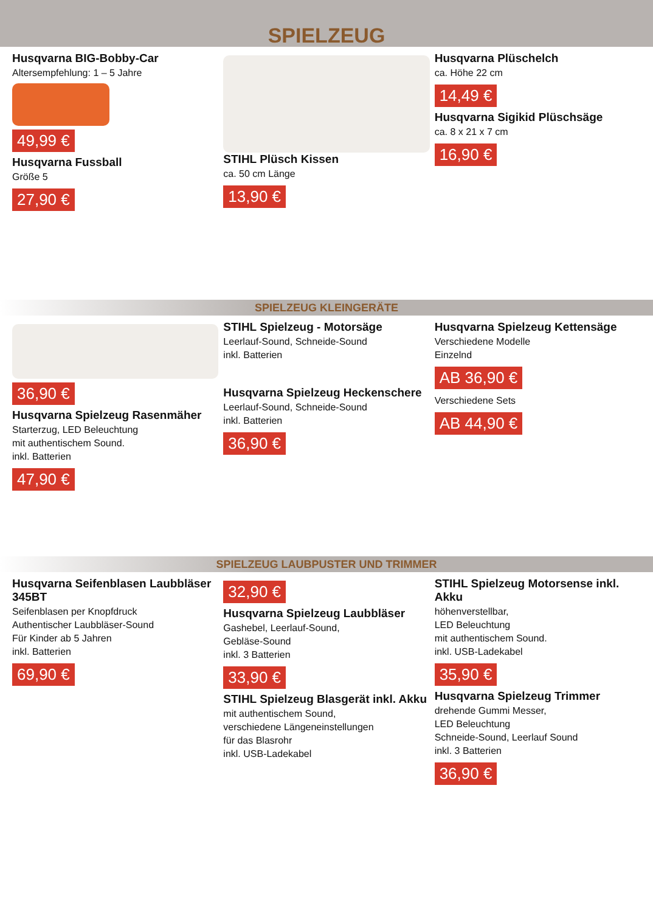SPIELZEUG
Husqvarna BIG-Bobby-Car
Altersempfehlung: 1 – 5 Jahre
49,99 €
Husqvarna Fussball
Größe 5
27,90 €
STIHL Plüsch Kissen
ca. 50 cm Länge
13,90 €
Husqvarna Plüschelch
ca. Höhe 22 cm
14,49 €
Husqvarna Sigikid Plüschsäge
ca. 8 x 21 x 7 cm
16,90 €
SPIELZEUG KLEINGERÄTE
36,90 €
Husqvarna Spielzeug Rasenmäher
Starterzug, LED Beleuchtung
mit authentischem Sound.
inkl. Batterien
47,90 €
STIHL Spielzeug - Motorsäge
Leerlauf-Sound, Schneide-Sound
inkl. Batterien
Husqvarna Spielzeug Heckenschere
Leerlauf-Sound, Schneide-Sound
inkl. Batterien
36,90 €
Husqvarna Spielzeug Kettensäge
Verschiedene Modelle
Einzelnd
AB 36,90 €
Verschiedene Sets
AB 44,90 €
SPIELZEUG LAUBPUSTER UND TRIMMER
Husqvarna Seifenblasen Laubbläser 345BT
Seifenblasen per Knopfdruck
Authentischer Laubbläser-Sound
Für Kinder ab 5 Jahren
inkl. Batterien
69,90 €
32,90 €
Husqvarna Spielzeug Laubbläser
Gashebel, Leerlauf-Sound,
Gebläse-Sound
inkl. 3 Batterien
33,90 €
STIHL Spielzeug Blasgerät inkl. Akku
mit authentischem Sound,
verschiedene Längeneinstellungen
für das Blasrohr
inkl. USB-Ladekabel
STIHL Spielzeug Motorsense inkl. Akku
höhenverstellbar,
LED Beleuchtung
mit authentischem Sound.
inkl. USB-Ladekabel
35,90 €
Husqvarna Spielzeug Trimmer
drehende Gummi Messer,
LED Beleuchtung
Schneide-Sound, Leerlauf Sound
inkl. 3 Batterien
36,90 €